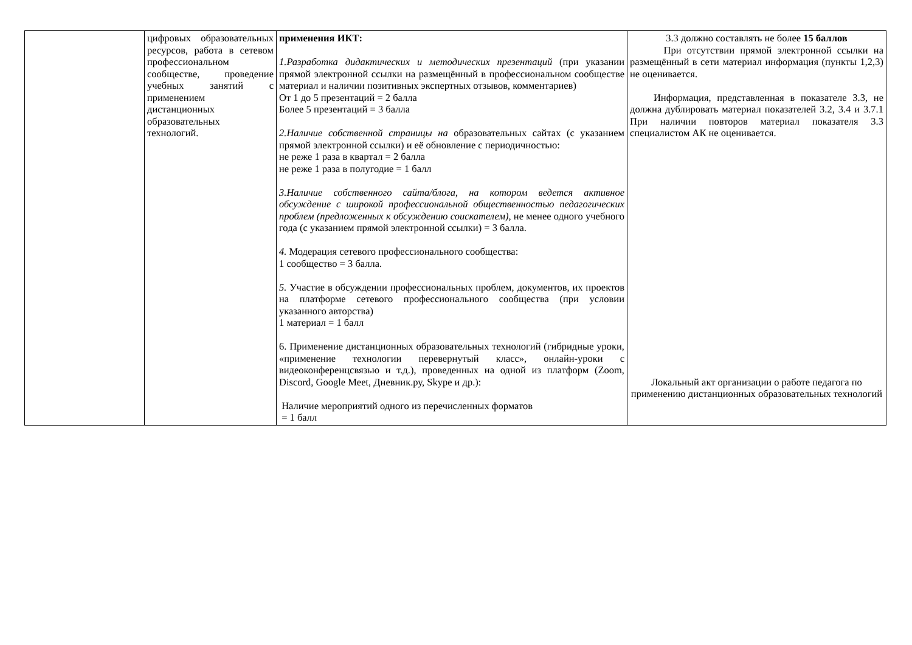| | цифровых образовательных ресурсов, работа в сетевом профессиональном сообществе, проведение учебных занятий с применением дистанционных образовательных технологий. | применения ИКТ: 1.Разработка дидактических и методических презентаций (при указании прямой электронной ссылки на размещённый в профессиональном сообществе материал и наличии позитивных экспертных отзывов, комментариев) От 1 до 5 презентаций = 2 балла Более 5 презентаций = 3 балла 2.Наличие собственной страницы на образовательных сайтах (с указанием прямой электронной ссылки) и её обновление с периодичностью: не реже 1 раза в квартал = 2 балла не реже 1 раза в полугодие = 1 балл 3.Наличие собственного сайта/блога, на котором ведется активное обсуждение с широкой профессиональной общественностью педагогических проблем (предложенных к обсуждению соискателем), не менее одного учебного года (с указанием прямой электронной ссылки) = 3 балла. 4. Модерация сетевого профессионального сообщества: 1 сообщество = 3 балла. 5. Участие в обсуждении профессиональных проблем, документов, их проектов на платформе сетевого профессионального сообщества (при условии указанного авторства) 1 материал = 1 балл 6. Применение дистанционных образовательных технологий (гибридные уроки, «применение технологии перевернутый класс», онлайн-уроки с видеоконференцсвязью и т.д.), проведенных на одной из платформ (Zoom, Discord, Google Meet, Дневник.ру, Skype и др.): Наличие мероприятий одного из перечисленных форматов = 1 балл | 3.3 должно составлять не более 15 баллов При отсутствии прямой электронной ссылки на размещённый в сети материал информация (пункты 1,2,3) не оценивается. Информация, представленная в показателе 3.3, не должна дублировать материал показателей 3.2, 3.4 и 3.7.1 При наличии повторов материал показателя 3.3 специалистом АК не оценивается. Локальный акт организации о работе педагога по применению дистанционных образовательных технологий |